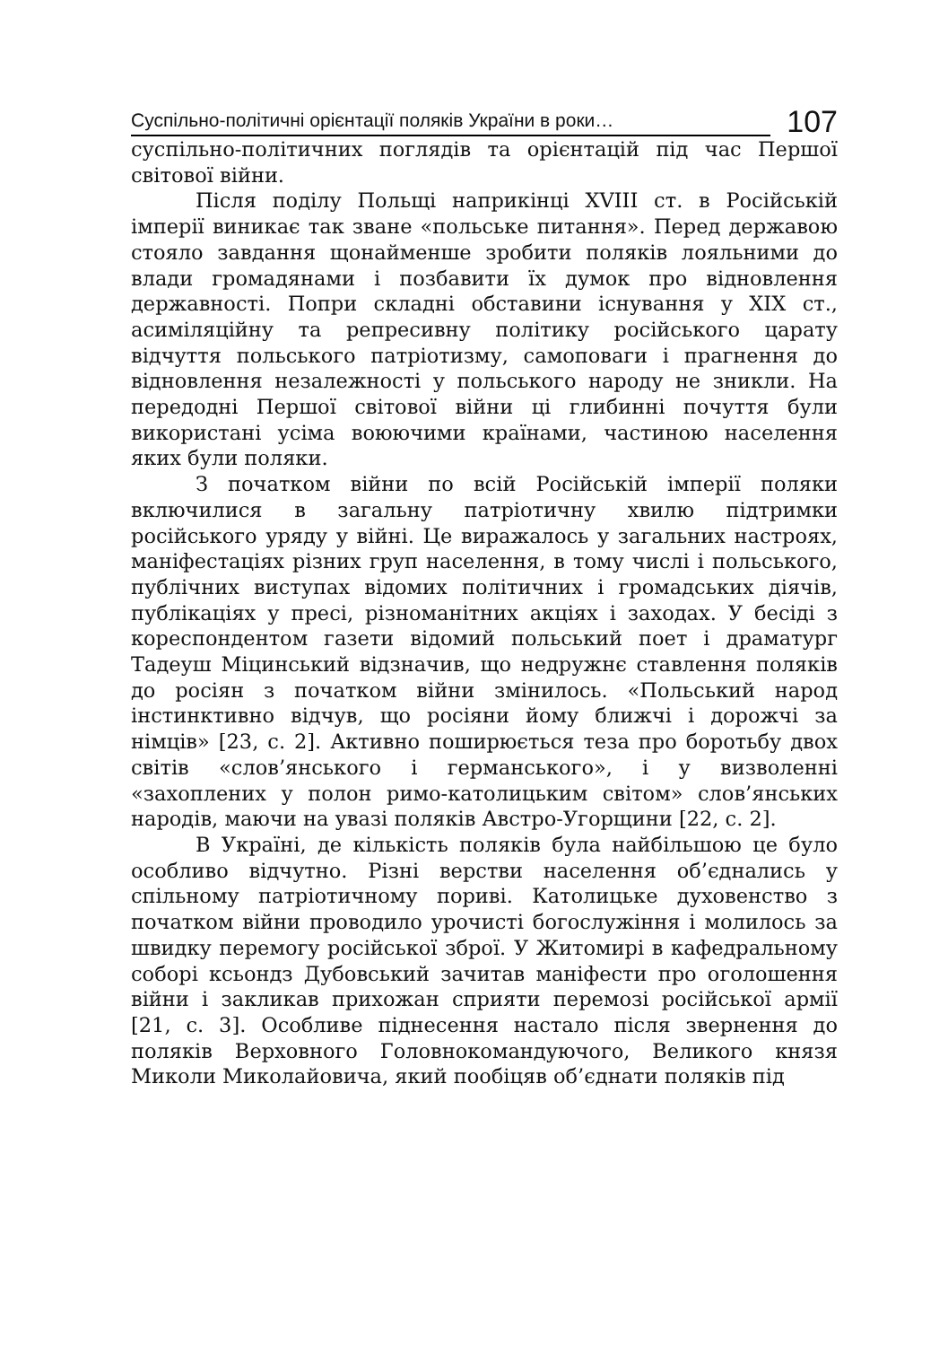Суспільно-політичні орієнтації поляків України в роки…
107
суспільно-політичних поглядів та орієнтацій під час Першої світової війни.
Після поділу Польщі наприкінці XVIII ст. в Російській імперії виникає так зване «польське питання». Перед державою стояло завдання щонайменше зробити поляків лояльними до влади громадянами і позбавити їх думок про відновлення державності. Попри складні обставини існування у XIX ст., асиміляційну та репресивну політику російського царату відчуття польського патріотизму, самоповаги і прагнення до відновлення незалежності у польського народу не зникли. На передодні Першої світової війни ці глибинні почуття були використані усіма воюючими країнами, частиною населення яких були поляки.
З початком війни по всій Російській імперії поляки включилися в загальну патріотичну хвилю підтримки російського уряду у війні. Це виражалось у загальних настроях, маніфестаціях різних груп населення, в тому числі і польського, публічних виступах відомих політичних і громадських діячів, публікаціях у пресі, різноманітних акціях і заходах. У бесіді з кореспондентом газети відомий польський поет і драматург Тадеуш Міцинський відзначив, що недружнє ставлення поляків до росіян з початком війни змінилось. «Польський народ інстинктивно відчув, що росіяни йому ближчі і дорожчі за німців» [23, с. 2]. Активно поширюється теза про боротьбу двох світів «слов’янського і германського», і у визволенні «захоплених у полон римо-католицьким світом» слов’янських народів, маючи на увазі поляків Австро-Угорщини [22, с. 2].
В Україні, де кількість поляків була найбільшою це було особливо відчутно. Різні верстви населення об’єднались у спільному патріотичному пориві. Католицьке духовенство з початком війни проводило урочисті богослужіння і молилось за швидку перемогу російської зброї. У Житомирі в кафедральному соборі ксьондз Дубовський зачитав маніфести про оголошення війни і закликав прихожан сприяти перемозі російської армії [21, с. 3]. Особливе піднесення настало після звернення до поляків Верховного Головнокомандуючого, Великого князя Миколи Миколайовича, який пообіцяв об’єднати поляків під